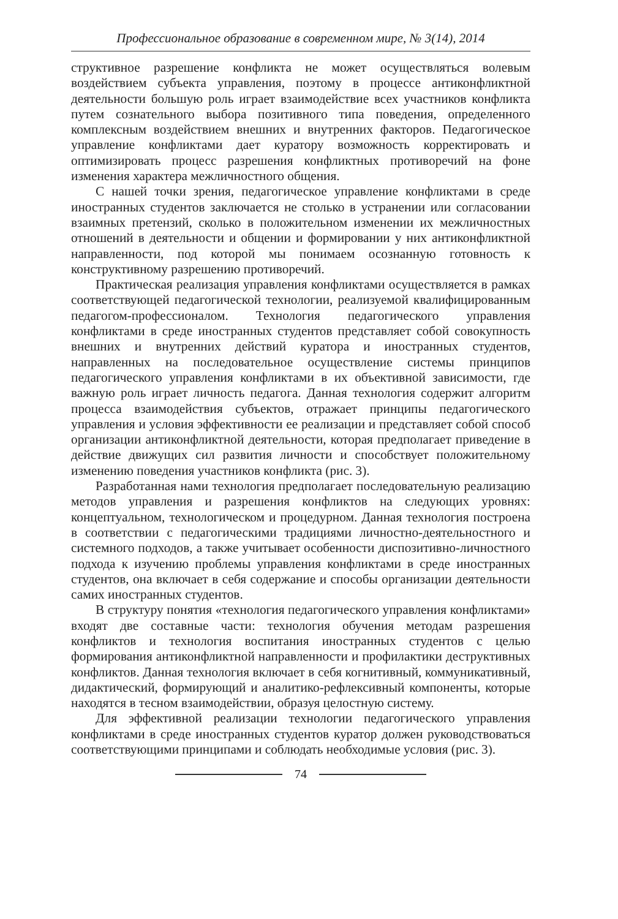Профессиональное образование в современном мире, № 3(14), 2014
структивное разрешение конфликта не может осуществляться волевым воздействием субъекта управления, поэтому в процессе антиконфликтной деятельности большую роль играет взаимодействие всех участников конфликта путем сознательного выбора позитивного типа поведения, определенного комплексным воздействием внешних и внутренних факторов. Педагогическое управление конфликтами дает куратору возможность корректировать и оптимизировать процесс разрешения конфликтных противоречий на фоне изменения характера межличностного общения.
С нашей точки зрения, педагогическое управление конфликтами в среде иностранных студентов заключается не столько в устранении или согласовании взаимных претензий, сколько в положительном изменении их межличностных отношений в деятельности и общении и формировании у них антиконфликтной направленности, под которой мы понимаем осознанную готовность к конструктивному разрешению противоречий.
Практическая реализация управления конфликтами осуществляется в рамках соответствующей педагогической технологии, реализуемой квалифицированным педагогом-профессионалом. Технология педагогического управления конфликтами в среде иностранных студентов представляет собой совокупность внешних и внутренних действий куратора и иностранных студентов, направленных на последовательное осуществление системы принципов педагогического управления конфликтами в их объективной зависимости, где важную роль играет личность педагога. Данная технология содержит алгоритм процесса взаимодействия субъектов, отражает принципы педагогического управления и условия эффективности ее реализации и представляет собой способ организации антиконфликтной деятельности, которая предполагает приведение в действие движущих сил развития личности и способствует положительному изменению поведения участников конфликта (рис. 3).
Разработанная нами технология предполагает последовательную реализацию методов управления и разрешения конфликтов на следующих уровнях: концептуальном, технологическом и процедурном. Данная технология построена в соответствии с педагогическими традициями личностно-деятельностного и системного подходов, а также учитывает особенности диспозитивно-личностного подхода к изучению проблемы управления конфликтами в среде иностранных студентов, она включает в себя содержание и способы организации деятельности самих иностранных студентов.
В структуру понятия «технология педагогического управления конфликтами» входят две составные части: технология обучения методам разрешения конфликтов и технология воспитания иностранных студентов с целью формирования антиконфликтной направленности и профилактики деструктивных конфликтов. Данная технология включает в себя когнитивный, коммуникативный, дидактический, формирующий и аналитико-рефлексивный компоненты, которые находятся в тесном взаимодействии, образуя целостную систему.
Для эффективной реализации технологии педагогического управления конфликтами в среде иностранных студентов куратор должен руководствоваться соответствующими принципами и соблюдать необходимые условия (рис. 3).
74